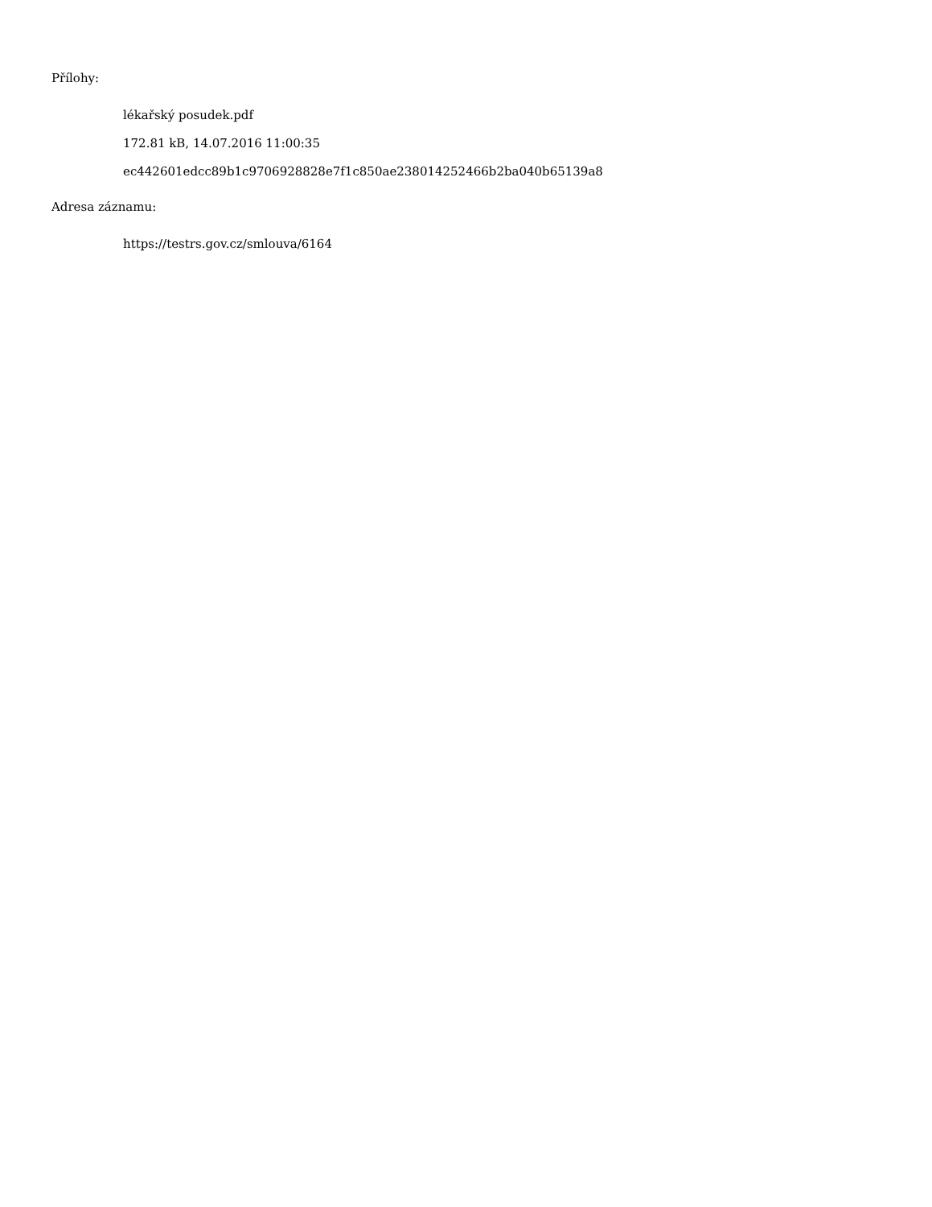Přílohy:
lékařský posudek.pdf
172.81 kB, 14.07.2016 11:00:35
ec442601edcc89b1c9706928828e7f1c850ae238014252466b2ba040b65139a8
Adresa záznamu:
https://testrs.gov.cz/smlouva/6164